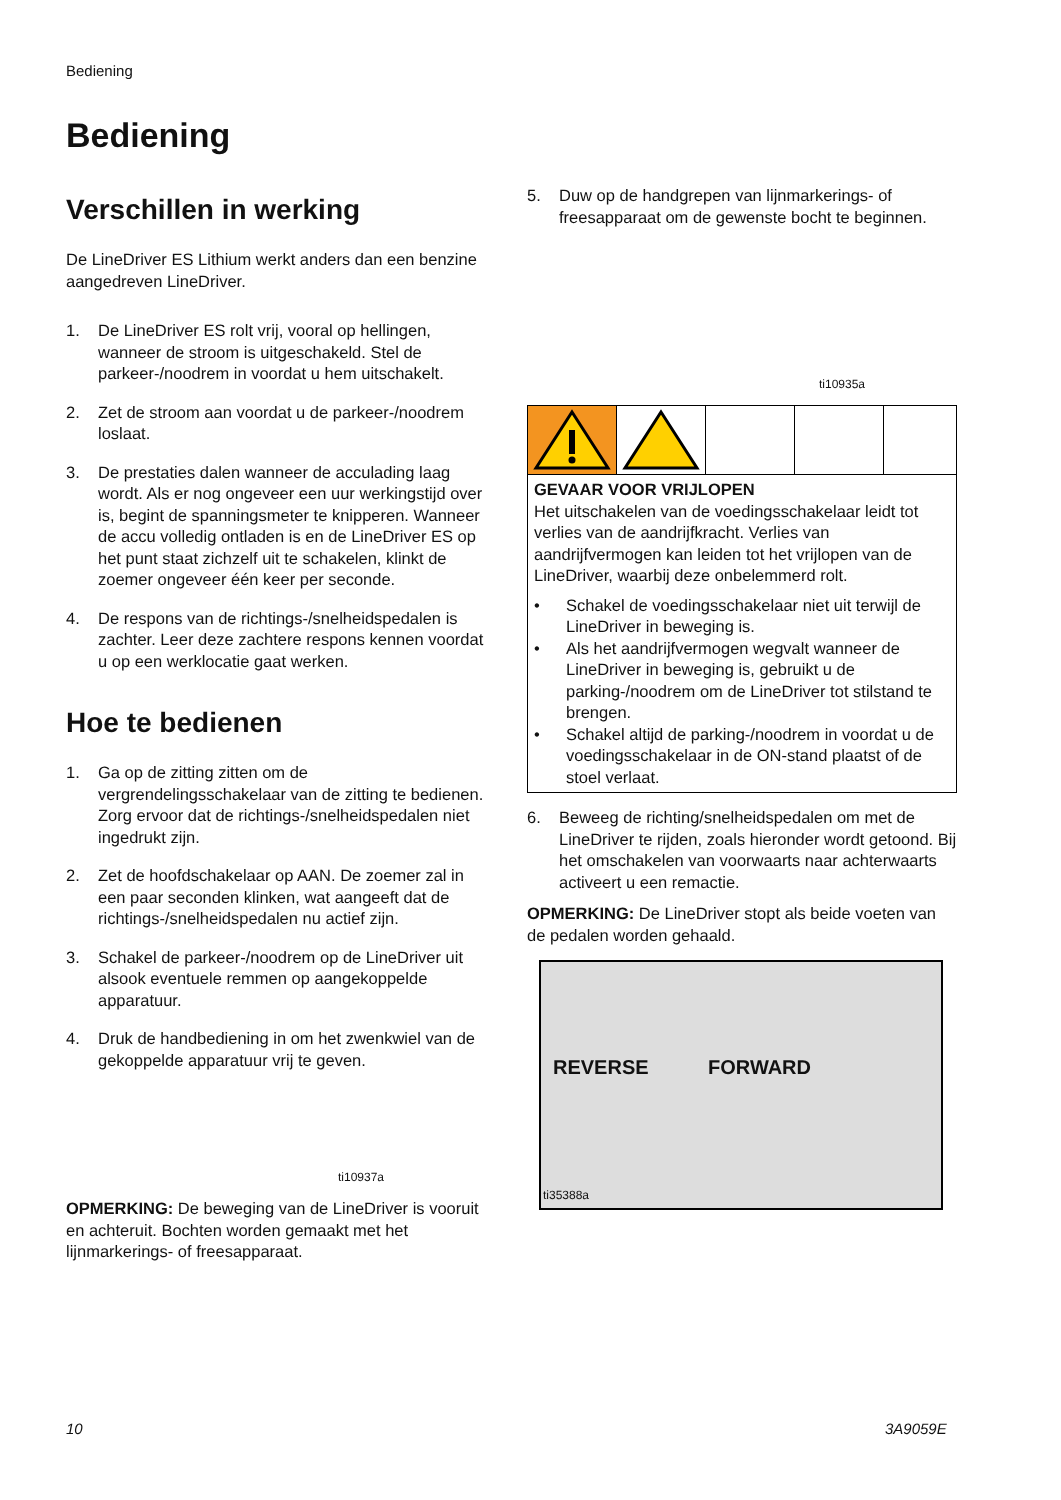Bediening
Bediening
Verschillen in werking
De LineDriver ES Lithium werkt anders dan een benzine aangedreven LineDriver.
1. De LineDriver ES rolt vrij, vooral op hellingen, wanneer de stroom is uitgeschakeld. Stel de parkeer-/noodrem in voordat u hem uitschakelt.
2. Zet de stroom aan voordat u de parkeer-/noodrem loslaat.
3. De prestaties dalen wanneer de acculading laag wordt. Als er nog ongeveer een uur werkingstijd over is, begint de spanningsmeter te knipperen. Wanneer de accu volledig ontladen is en de LineDriver ES op het punt staat zichzelf uit te schakelen, klinkt de zoemer ongeveer één keer per seconde.
4. De respons van de richtings-/snelheidspedalen is zachter. Leer deze zachtere respons kennen voordat u op een werklocatie gaat werken.
Hoe te bedienen
1. Ga op de zitting zitten om de vergrendelingsschakelaar van de zitting te bedienen. Zorg ervoor dat de richtings-/snelheidspedalen niet ingedrukt zijn.
2. Zet de hoofdschakelaar op AAN. De zoemer zal in een paar seconden klinken, wat aangeeft dat de richtings-/snelheidspedalen nu actief zijn.
3. Schakel de parkeer-/noodrem op de LineDriver uit alsook eventuele remmen op aangekoppelde apparatuur.
4. Druk de handbediening in om het zwenkwiel van de gekoppelde apparatuur vrij te geven.
ti10937a
OPMERKING: De beweging van de LineDriver is vooruit en achteruit. Bochten worden gemaakt met het lijnmarkerings- of freesapparaat.
5. Duw op de handgrepen van lijnmarkerings- of freesapparaat om de gewenste bocht te beginnen.
ti10935a
GEVAAR VOOR VRIJLOPEN
Het uitschakelen van de voedingsschakelaar leidt tot verlies van de aandrijfkracht. Verlies van aandrijfvermogen kan leiden tot het vrijlopen van de LineDriver, waarbij deze onbelemmerd rolt.
• Schakel de voedingsschakelaar niet uit terwijl de LineDriver in beweging is.
• Als het aandrijfvermogen wegvalt wanneer de LineDriver in beweging is, gebruikt u de parking-/noodrem om de LineDriver tot stilstand te brengen.
• Schakel altijd de parking-/noodrem in voordat u de voedingsschakelaar in de ON-stand plaatst of de stoel verlaat.
6. Beweeg de richting/snelheidspedalen om met de LineDriver te rijden, zoals hieronder wordt getoond. Bij het omschakelen van voorwaarts naar achterwaarts activeert u een remactie.
OPMERKING: De LineDriver stopt als beide voeten van de pedalen worden gehaald.
REVERSE FORWARD
ti35388a
10 3A9059E